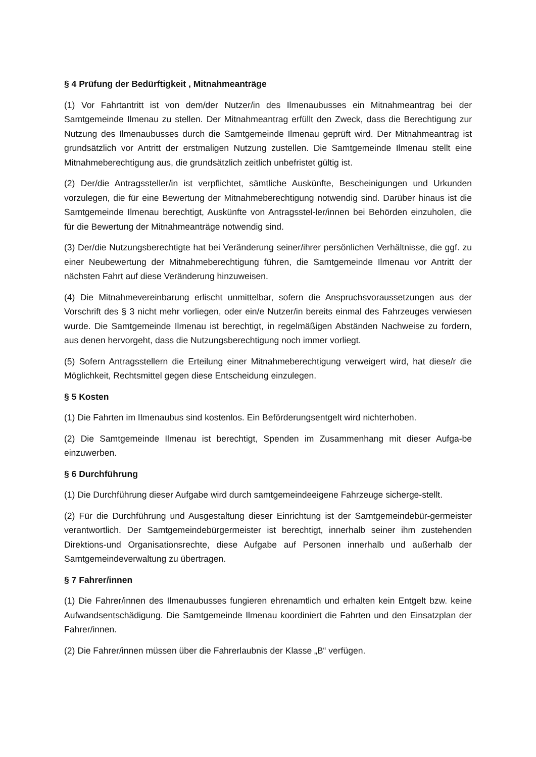§ 4 Prüfung der Bedürftigkeit , Mitnahmeanträge
(1) Vor Fahrtantritt ist von dem/der Nutzer/in des Ilmenaubusses ein Mitnahmeantrag bei der Samtgemeinde Ilmenau zu stellen. Der Mitnahmeantrag erfüllt den Zweck, dass die Berechtigung zur Nutzung des Ilmenaubusses durch die Samtgemeinde Ilmenau geprüft wird. Der Mitnahmeantrag ist grundsätzlich vor Antritt der erstmaligen Nutzung zustellen. Die Samtgemeinde Ilmenau stellt eine Mitnahmeberechtigung aus, die grundsätzlich zeitlich unbefristet gültig ist.
(2) Der/die Antragssteller/in ist verpflichtet, sämtliche Auskünfte, Bescheinigungen und Urkunden vorzulegen, die für eine Bewertung der Mitnahmeberechtigung notwendig sind. Darüber hinaus ist die Samtgemeinde Ilmenau berechtigt, Auskünfte von Antragsstel-ler/innen bei Behörden einzuholen, die für die Bewertung der Mitnahmeanträge notwendig sind.
(3) Der/die Nutzungsberechtigte hat bei Veränderung seiner/ihrer persönlichen Verhältnisse, die ggf. zu einer Neubewertung der Mitnahmeberechtigung führen, die Samtgemeinde Ilmenau vor Antritt der nächsten Fahrt auf diese Veränderung hinzuweisen.
(4) Die Mitnahmevereinbarung erlischt unmittelbar, sofern die Anspruchsvoraussetzungen aus der Vorschrift des § 3 nicht mehr vorliegen, oder ein/e Nutzer/in bereits einmal des Fahrzeuges verwiesen wurde. Die Samtgemeinde Ilmenau ist berechtigt, in regelmäßigen Abständen Nachweise zu fordern, aus denen hervorgeht, dass die Nutzungsberechtigung noch immer vorliegt.
(5) Sofern Antragsstellern die Erteilung einer Mitnahmeberechtigung verweigert wird, hat diese/r die Möglichkeit, Rechtsmittel gegen diese Entscheidung einzulegen.
§ 5 Kosten
(1) Die Fahrten im Ilmenaubus sind kostenlos. Ein Beförderungsentgelt wird nichterhoben.
(2) Die Samtgemeinde Ilmenau ist berechtigt, Spenden im Zusammenhang mit dieser Aufga-be einzuwerben.
§ 6 Durchführung
(1) Die Durchführung dieser Aufgabe wird durch samtgemeindeeigene Fahrzeuge sicherge-stellt.
(2) Für die Durchführung und Ausgestaltung dieser Einrichtung ist der Samtgemeindebür-germeister verantwortlich. Der Samtgemeindebürgermeister ist berechtigt, innerhalb seiner ihm zustehenden Direktions-und Organisationsrechte, diese Aufgabe auf Personen innerhalb und außerhalb der Samtgemeindeverwaltung zu übertragen.
§ 7 Fahrer/innen
(1) Die Fahrer/innen des Ilmenaubusses fungieren ehrenamtlich und erhalten kein Entgelt bzw. keine Aufwandsentschädigung. Die Samtgemeinde Ilmenau koordiniert die Fahrten und den Einsatzplan der Fahrer/innen.
(2) Die Fahrer/innen müssen über die Fahrerlaubnis der Klasse „B“ verfügen.